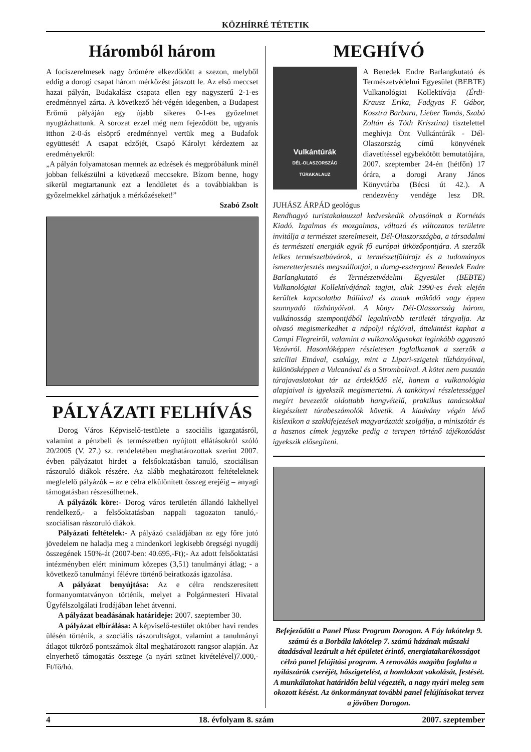KÖZHÍRRÉ TÉTETIK
Háromból három
A fociszerelmesek nagy örömére elkezdődött a szezon, melyből eddig a dorogi csapat három mérkőzést játszott le. Az első meccset hazai pályán, Budakalász csapata ellen egy nagyszerű 2-1-es eredménnyel zárta. A következő hét-végén idegenben, a Budapest Erőmű pályáján egy újabb sikeres 0-1-es győzelmet nyugtázhattunk. A sorozat ezzel még nem fejeződött be, ugyanis itthon 2-0-ás elsöprő eredménnyel vertük meg a Budafok együttesét! A csapat edzőjét, Csapó Károlyt kérdeztem az eredményekről:
„A pályán folyamatosan mennek az edzések és megpróbálunk minél jobban felkészülni a következő meccsekre. Bízom benne, hogy sikerül megtartanunk ezt a lendületet és a továbbiakban is győzelmekkel zárhatjuk a mérkőzéseket!”
Szabó Zsolt
PÁLYÁZATI FELHÍVÁS
Dorog Város Képviselő-testülete a szociális igazgatásról, valamint a pénzbeli és természetben nyújtott ellátásokról szóló 20/2005 (V. 27.) sz. rendeletében meghatározottak szerint 2007. évben pályázatot hirdet a felsőoktatásban tanuló, szociálisan rászoruló diákok részére. Az alább meghatározott feltételeknek megfelelő pályázók – az e célra elkülönített összeg erejéig – anyagi támogatásban részesülhetnek.
A pályázók köre:- Dorog város területén állandó lakhellyel rendelkező,- a felsőoktatásban nappali tagozaton tanuló,- szociálisan rászoruló diákok.
Pályázati feltételek:- A pályázó családjában az egy főre jutó jövedelem ne haladja meg a mindenkori legkisebb öregségi nyugdíj összegének 150%-át (2007-ben: 40.695,-Ft);- Az adott felsőoktatási intézményben elért minimum közepes (3,51) tanulmányi átlag; - a következő tanulmányi félévre történő beiratkozás igazolása.
A pályázat benyújtása: Az e célra rendszeresített formanyomtatványon történik, melyet a Polgármesteri Hivatal Ügyfélszolgálati Irodájában lehet átvenni.
A pályázat beadásának határideje: 2007. szeptember 30.
A pályázat elbírálása: A képviselő-testület október havi rendes ülésén történik, a szociális rászorultságot, valamint a tanulmányi átlagot tükröző pontszámok által meghatározott rangsor alapján. Az elnyerhető támogatás összege (a nyári szünet kivételével)7.000,-Ft/fő/hó.
MEGHÍVÓ
Vulkántúrák
DÉL-OLASZORSZÁG
TÚRAKALAUZ
A Benedek Endre Barlangkutató és Természetvédelmi Egyesület (BEBTE) Vulkanológiai Kollektívája (Érdi-Krausz Erika, Fadgyas F. Gábor, Kosztra Barbara, Lieber Tamás, Szabó Zoltán és Tóth Krisztina) tisztelettel meghívja Önt Vulkántúrák - Dél-Olaszország című könyvének diavetítéssel egybekötött bemutatójára, 2007. szeptember 24-én (hétfőn) 17 órára, a dorogi Arany János Könyvtárba (Bécsi út 42.). A rendezvény vendége lesz DR. JUHÁSZ ÁRPÁD geológus
Rendhagyó turistakalauzzal kedveskedik olvasóinak a Kornétás Kiadó. Izgalmas és mozgalmas, változó és változatos területre invitálja a természet szerelmeseit, Dél-Olaszországba, a társadalmi és természeti energiák egyik fő európai ütközőpontjára. A szerzők lelkes természetbúvárok, a természetföldrajz és a tudományos ismeretterjesztés megszállottjai, a dorog-esztergomi Benedek Endre Barlangkutató és Természetvédelmi Egyesület (BEBTE) Vulkanológiai Kollektívájának tagjai, akik 1990-es évek elején kerültek kapcsolatba Itáliával és annak működő vagy éppen szunnyadó tűzhányóival. A könyv Dél-Olaszország három, vulkánosság szempontjából legaktívabb területét tárgyalja. Az olvasó megismerkedhet a nápolyi régióval, áttekintést kaphat a Campi Flegreiről, valamint a vulkanológusokat leginkább aggasztó Vezúvról. Hasonlóképpen részletesen foglalkoznak a szerzők a szicíliai Etnával, csakúgy, mint a Lipari-szigetek tűzhányóival, különösképpen a Vulcanóval és a Strombolival. A kötet nem pusztán túrajavaslatokat tár az érdeklődő elé, hanem a vulkanológia alapjaival is igyekszik megismertetni. A tankönyvi részletességgel megírt bevezetőt oldottabb hangvételű, praktikus tanácsokkal kiegészített túrabeszámolók követik. A kiadvány végén lévő kislexikon a szakkifejezések magyarázatát szolgálja, a miniszótár és a hasznos címek jegyzéke pedig a terepen történő tájékozódást igyekszik elősegíteni.
Befejeződött a Panel Plusz Program Dorogon. A Fáy lakótelep 9. számú és a Borbála lakótelep 7. számú házának műszaki átadásával lezárult a hét épületet érintő, energiatakarékosságot célzó panel felújítási program. A renoválás magába foglalta a nyílászárók cseréjét, hőszigetelést, a homlokzat vakolását, festését. A munkálatokat határidőn belül végezték, a nagy nyári meleg sem okozott késést. Az önkormányzat további panel felújításokat tervez a jövőben Dorogon.
4 18. évfolyam 8. szám 2007. szeptember